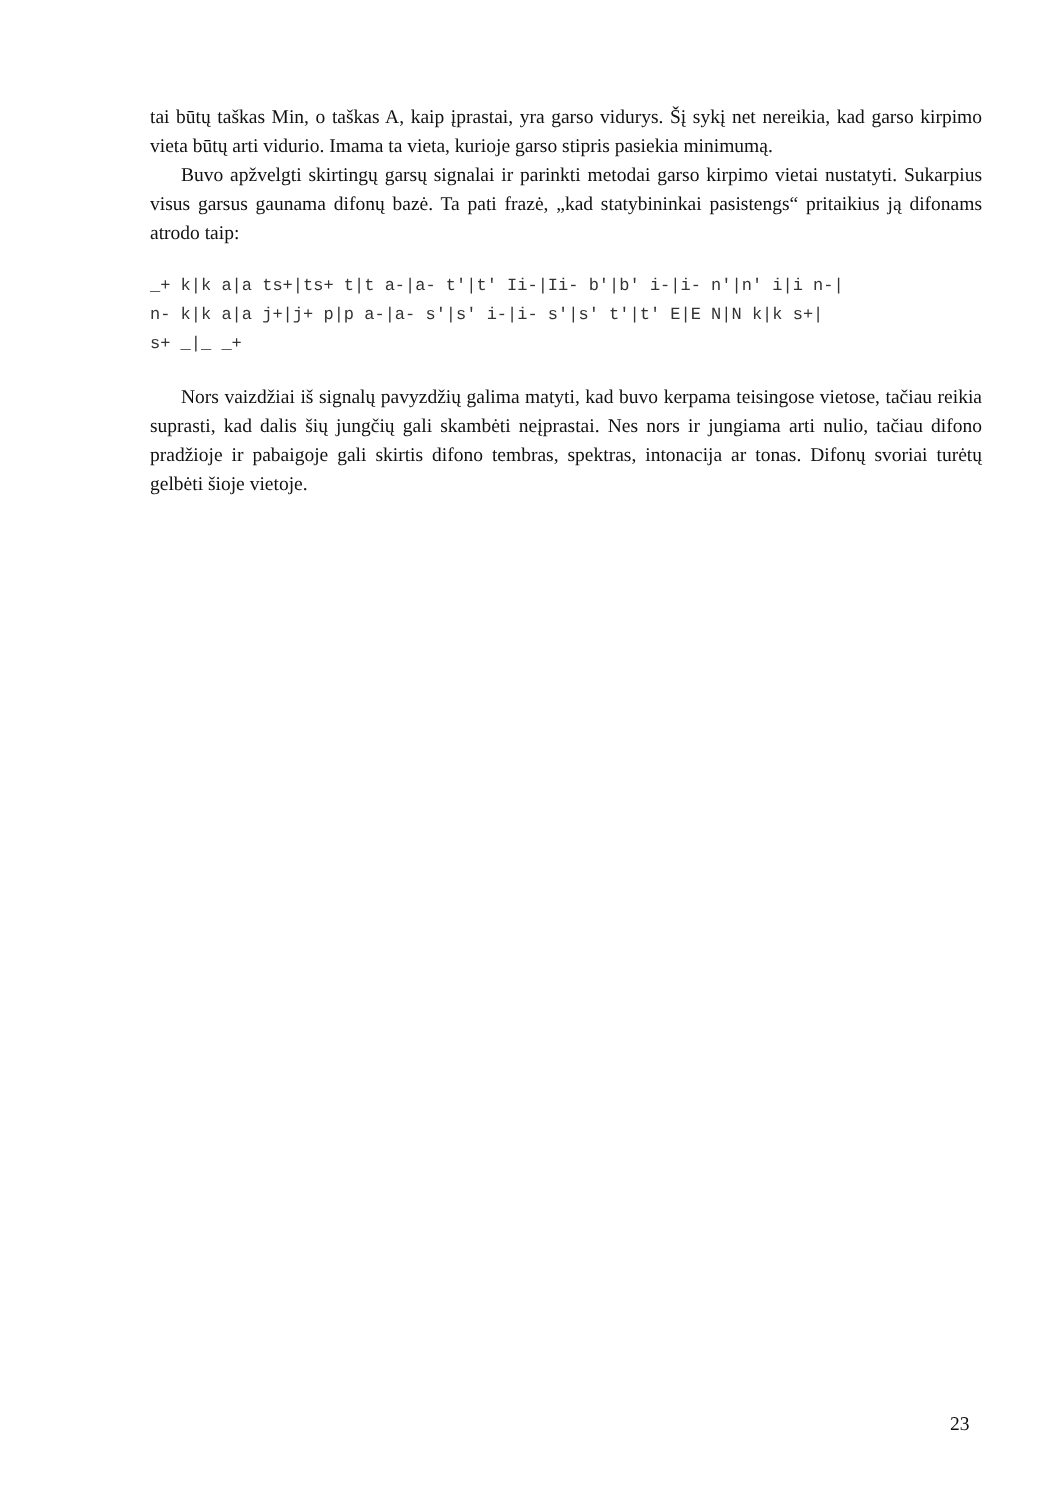tai būtų taškas Min, o taškas A, kaip įprastai, yra garso vidurys. Šį sykį net nereikia, kad garso kirpimo vieta būtų arti vidurio. Imama ta vieta, kurioje garso stipris pasiekia minimumą.
Buvo apžvelgti skirtingų garsų signalai ir parinkti metodai garso kirpimo vietai nustatyti. Sukarpius visus garsus gaunama difonų bazė. Ta pati frazė, „kad statybininkai pasistengs“ pritaikius ją difonams atrodo taip:
_+ k|k a|a ts+|ts+ t|t a-|a- t′|t′ Ii-|Ii- b′|b′ i-|i- n′|n′ i|i n-|
n- k|k a|a j+|j+ p|p a-|a- s′|s′ i-|i- s′|s′ t′|t′ E|E N|N k|k s+|
s+ _|_ _+
Nors vaizdžiai iš signalų pavyzdžių galima matyti, kad buvo kerpama teisingose vietose, tačiau reikia suprasti, kad dalis šių jungčių gali skambėti neįprastai. Nes nors ir jungiama arti nulio, tačiau difono pradžioje ir pabaigoje gali skirtis difono tembras, spektras, intonacija ar tonas. Difonų svoriai turėtų gelbėti šioje vietoje.
23